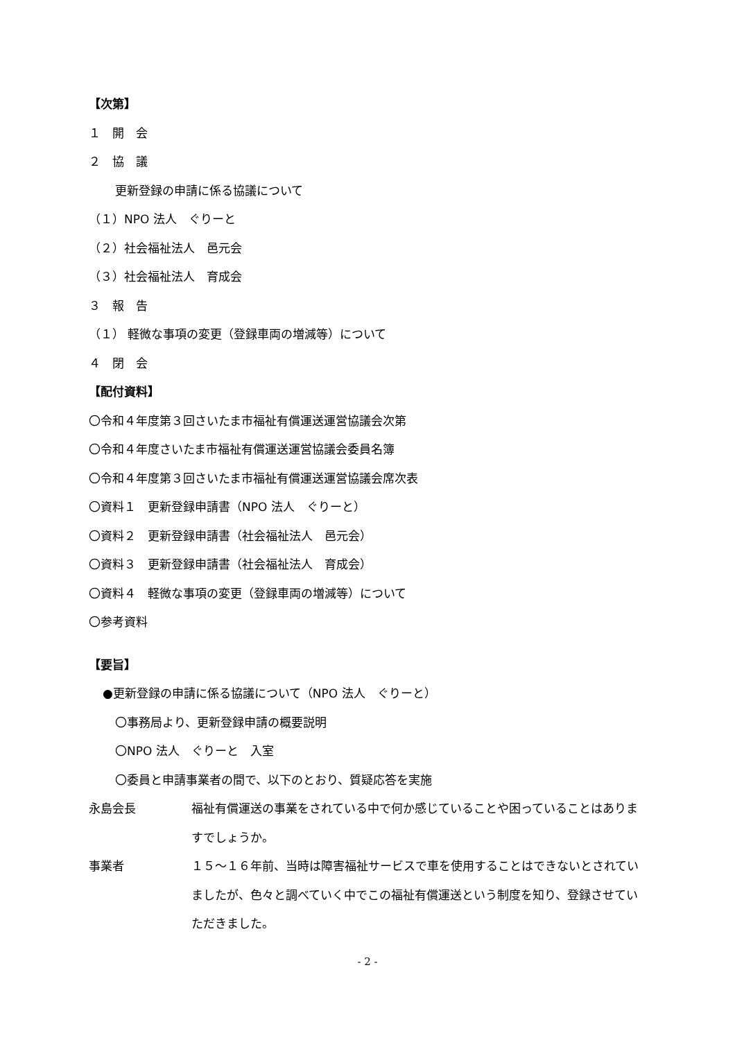【次第】
１　開　会
２　協　議
更新登録の申請に係る協議について
（１）NPO 法人　ぐりーと
（２）社会福祉法人　邑元会
（３）社会福祉法人　育成会
３　報　告
（１） 軽微な事項の変更（登録車両の増減等）について
４　閉　会
【配付資料】
〇令和４年度第３回さいたま市福祉有償運送運営協議会次第
〇令和４年度さいたま市福祉有償運送運営協議会委員名簿
〇令和４年度第３回さいたま市福祉有償運送運営協議会席次表
〇資料１　更新登録申請書（NPO 法人　ぐりーと）
〇資料２　更新登録申請書（社会福祉法人　邑元会）
〇資料３　更新登録申請書（社会福祉法人　育成会）
〇資料４　軽微な事項の変更（登録車両の増減等）について
〇参考資料
【要旨】
●更新登録の申請に係る協議について（NPO 法人　ぐりーと）
〇事務局より、更新登録申請の概要説明
〇NPO 法人　ぐりーと　入室
〇委員と申請事業者の間で、以下のとおり、質疑応答を実施
永島会長 福祉有償運送の事業をされている中で何か感じていることや困っていることはありますでしょうか。
事業者 １５～１６年前、当時は障害福祉サービスで車を使用することはできないとされていましたが、色々と調べていく中でこの福祉有償運送という制度を知り、登録させていただきました。
- 2 -